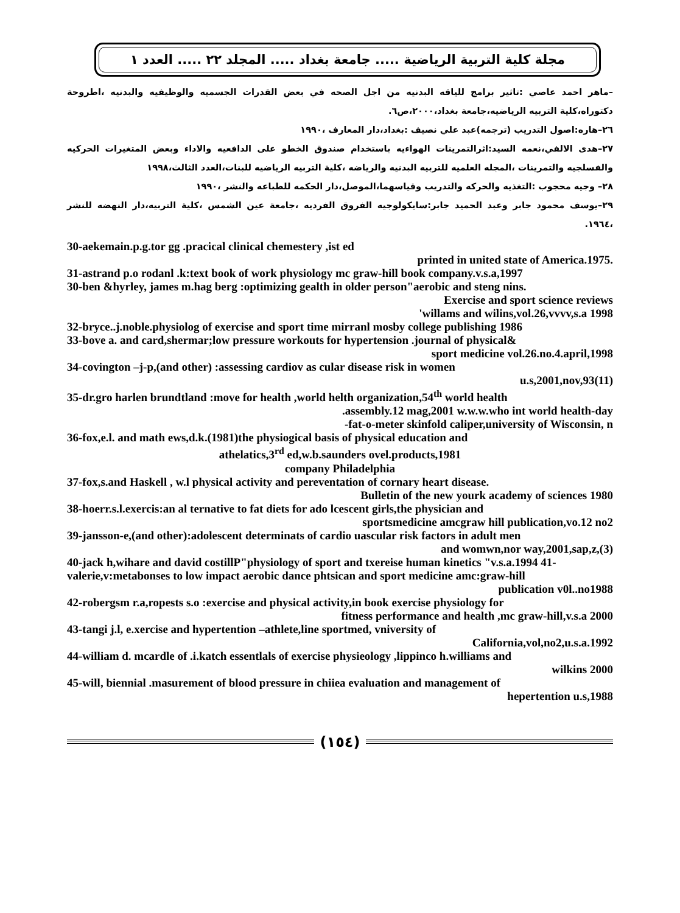مجلة كلية التربية الرياضية ..... جامعة بغداد ..... المجلد ٢٢ ..... العدد ١
–ماهر احمد عاصي :تاثير برامج للياقه البدنيه من اجل الصحه في بعض القدرات الجسميه والوظيفيه والبدنيه ،اطروحة دكتوراه،كلية التربيه الرياضيه،جامعة بغداد،٢٠٠٠،ص٦.
٢٦–هاره:اصول التدريب (ترجمه)عبد علي نصيف :بغداد،دار المعارف ،١٩٩٠
٢٧–هدى الالفي،نعمه السيد:اثرالتمرينات الهواءيه باستخدام صندوق الخطو على الدافعيه والاداء وبعض المتغيرات الحركيه والفسلجيه والتمرينات ،المجله العلميه للتربيه البدنيه والرياضه ،كلية التربيه الرياضيه للبنات،العدد الثالث،١٩٩٨
٢٨– وجيه محجوب :التغذيه والحركه والتدريب وقياسهما،الموصل،دار الحكمه للطباعه والنشر ،١٩٩٠
٢٩–يوسف محمود جابر وعبد الحميد جابر:سايكولوجيه الفروق الفرديه ،جامعة عين الشمس ،كلية التربيه،دار النهضه للنشر ،١٩٦٤.
30-aekemain.p.g.tor gg .pracical clinical chemestery ,ist ed
printed in united state of America.1975.
31-astrand p.o rodanl .k:text book of work physiology mc graw-hill book company.v.s.a,1997
30-ben &hyrley, james m.hag berg :optimizing gealth in older person"aerobic and steng nins.
Exercise and sport science reviews
'willams and wilins,vol.26,vvvv,s.a 1998
32-bryce..j.noble.physiolog of exercise and sport time mirranl mosby college publishing 1986
33-bove a. and card,shermar;low pressure workouts for hypertension .journal of physical&
sport medicine vol.26.no.4.april,1998
34-covington –j-p,(and other) :assessing cardiov as cular disease risk in women
u.s,2001,nov,93(11)
35-dr.gro harlen brundtland :move for health ,world helth organization,54<sup>th</sup> world health
.assembly.12 mag,2001 w.w.w.who int world health-day
-fat-o-meter skinfold caliper,university of Wisconsin, n
36-fox,e.l. and math ews,d.k.(1981)the physiogical basis of physical education and
athelatics,3<sup>rd</sup> ed,w.b.saunders ovel.products,1981
company Philadelphia
37-fox,s.and Haskell , w.l physical activity and pereventation of cornary heart disease.
Bulletin of the new yourk academy of sciences 1980
38-hoerr.s.l.exercis:an al ternative to fat diets for ado lcescent girls,the physician and
sportsmedicine amcgraw hill publication,vo.12 no2
39-jansson-e,(and other):adolescent determinats of cardio uascular risk factors in adult men
and womwn,nor way,2001,sap,z,(3)
40-jack h,wihare and david costillP"physiology of sport and txereise human kinetics "v.s.a.1994 41-
valerie,v:metabonses to low impact aerobic dance phtsican and sport medicine amc:graw-hill
publication v0l..no1988
42-robergsm r.a,ropests s.o :exercise and physical activity,in book exercise physiology for
fitness performance and health ,mc graw-hill,v.s.a 2000
43-tangi j.l, e.xercise and hypertention –athlete,line sportmed, vniversity of
California,vol,no2,u.s.a.1992
44-william d. mcardle of .i.katch essentlals of exercise physieology ,lippinco h.williams and
wilkins 2000
45-will, biennial .masurement of blood pressure in chiiea evaluation and management of
hepertention u.s,1988
(١٥٤)